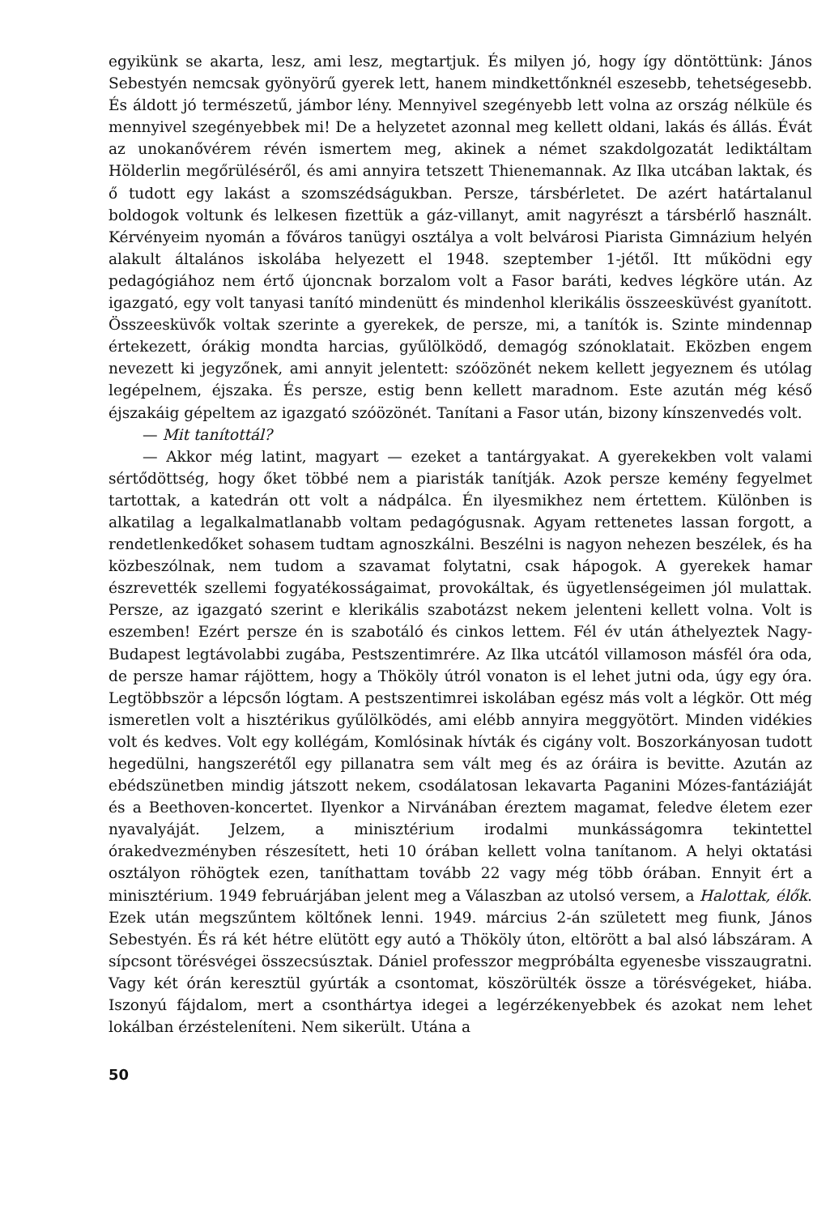egyikünk se akarta, lesz, ami lesz, megtartjuk. És milyen jó, hogy így döntöttünk: János Sebestyén nemcsak gyönyörű gyerek lett, hanem mindkettőnknél eszesebb, tehetségesebb. És áldott jó természetű, jámbor lény. Mennyivel szegényebb lett volna az ország nélküle és mennyivel szegényebbek mi! De a helyzetet azonnal meg kellett oldani, lakás és állás. Évát az unokanővérem révén ismertem meg, akinek a német szakdolgozatát lediktáltam Hölderlin megőrüléséről, és ami annyira tetszett Thienemannak. Az Ilka utcában laktak, és ő tudott egy lakást a szomszédságukban. Persze, társbérletet. De azért határtalanul boldogok voltunk és lelkesen fizettük a gáz-villanyt, amit nagyrészt a társbérlő használt. Kérvényeim nyomán a főváros tanügyi osztálya a volt belvárosi Piarista Gimnázium helyén alakult általános iskolába helyezett el 1948. szeptember 1-jétől. Itt működni egy pedagógiához nem értő újoncnak borzalom volt a Fasor baráti, kedves légköre után. Az igazgató, egy volt tanyasi tanító mindenütt és mindenhol klerikális összeesküvést gyanított. Összeesküvők voltak szerinte a gyerekek, de persze, mi, a tanítók is. Szinte mindennap értekezett, órákig mondta harcias, gyűlölködő, demagóg szónoklatait. Eközben engem nevezett ki jegyzőnek, ami annyit jelentett: szóözönét nekem kellett jegyeznem és utólag legépelnem, éjszaka. És persze, estig benn kellett maradnom. Este azután még késő éjszakáig gépeltem az igazgató szóözönét. Tanítani a Fasor után, bizony kínszenvedés volt.
— Mit tanítottál?
— Akkor még latint, magyart — ezeket a tantárgyakat. A gyerekekben volt valami sértődöttség, hogy őket többé nem a piaristák tanítják. Azok persze kemény fegyelmet tartottak, a katedrán ott volt a nádpálca. Én ilyesmikhez nem értettem. Különben is alkatilag a legalkalmatlanabb voltam pedagógusnak. Agyam rettenetes lassan forgott, a rendetlenkedőket sohasem tudtam agnoszkálni. Beszélni is nagyon nehezen beszélek, és ha közbeszólnak, nem tudom a szavamat folytatni, csak hápogok. A gyerekek hamar észrevették szellemi fogyatékosságaimat, provokáltak, és ügyetlenségeimen jól mulattak. Persze, az igazgató szerint e klerikális szabotázst nekem jelenteni kellett volna. Volt is eszemben! Ezért persze én is szabotáló és cinkos lettem. Fél év után áthelyeztek Nagy-Budapest legtávolabbi zugába, Pestszentimrére. Az Ilka utcától villamoson másfél óra oda, de persze hamar rájöttem, hogy a Thököly útról vonaton is el lehet jutni oda, úgy egy óra. Legtöbbször a lépcsőn lógtam. A pestszentimrei iskolában egész más volt a légkör. Ott még ismeretlen volt a hisztérikus gyűlölködés, ami elébb annyira meggyötört. Minden vidékies volt és kedves. Volt egy kollégám, Komlósinak hívták és cigány volt. Boszorkányosan tudott hegedülni, hangszerétől egy pillanatra sem vált meg és az óráira is bevitte. Azután az ebédszünetben mindig játszott nekem, csodálatosan lekavarta Paganini Mózes-fantáziáját és a Beethoven-koncertet. Ilyenkor a Nirvánában éreztem magamat, feledve életem ezer nyavalyáját. Jelzem, a minisztérium irodalmi munkásságomra tekintettel órakedvezményben részesített, heti 10 órában kellett volna tanítanom. A helyi oktatási osztályon röhögtek ezen, taníthattam tovább 22 vagy még több órában. Ennyit ért a minisztérium. 1949 februárjában jelent meg a Válaszban az utolsó versem, a Halottak, élők. Ezek után megszűntem költőnek lenni. 1949. március 2-án született meg fiunk, János Sebestyén. És rá két hétre elütött egy autó a Thököly úton, eltörött a bal alsó lábszáram. A sípcsont törésvégei összecsúsztak. Dániel professzor megpróbálta egyenesbe visszaugratni. Vagy két órán keresztül gyúrták a csontomat, köszörülték össze a törésvégeket, hiába. Iszonyú fájdalom, mert a csonthártya idegei a legérzékenyebbek és azokat nem lehet lokálban érzésteleníteni. Nem sikerült. Utána a
50